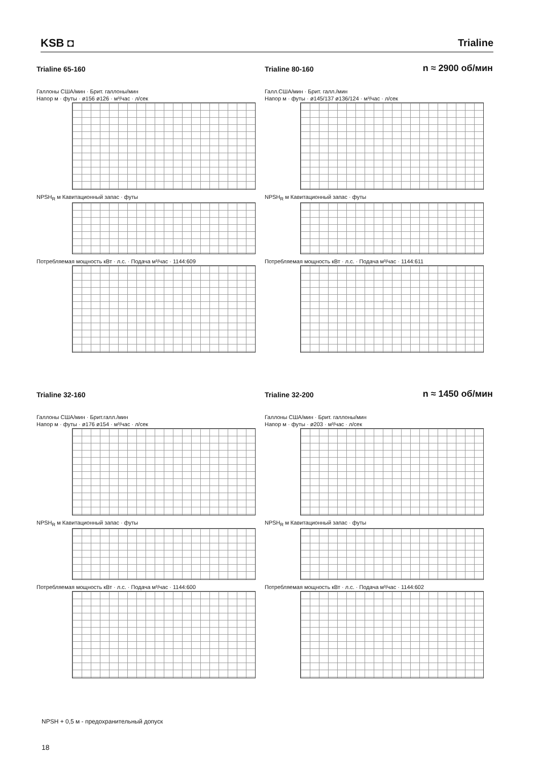KSB ◘
Trialine
Trialine 65-160
Галлоны США/мин · Брит. галлоны/мин
Напор м · футы · ø156 ø126 · м³/час · л/сек
NPSH<sub>R</sub> м Кавитационный запас · футы
Потребляемая мощность кВт · л.с. · Подача м³/час · 1144:609
Trialine 80-160
n ≈ 2900 об/мин
Галл.США/мин · Брит. галл./мин
Напор м · футы · ø145/137 ø136/124 · м³/час · л/сек
NPSH<sub>R</sub> м Кавитационный запас · футы
Потребляемая мощность кВт · л.с. · Подача м³/час · 1144:611
Trialine 32-160
Галлоны США/мин · Брит.галл./мин
Напор м · футы · ø176 ø154 · м³/час · л/сек
NPSH<sub>R</sub> м Кавитационный запас · футы
Потребляемая мощность кВт · л.с. · Подача м³/час · 1144:600
Trialine 32-200
n ≈ 1450 об/мин
Галлоны США/мин · Брит. галлоны/мин
Напор м · футы · ø203 · м³/час · л/сек
NPSH<sub>R</sub> м Кавитационный запас · футы
Потребляемая мощность кВт · л.с. · Подача м³/час · 1144:602
NPSH + 0,5 м - предохранительный допуск
18